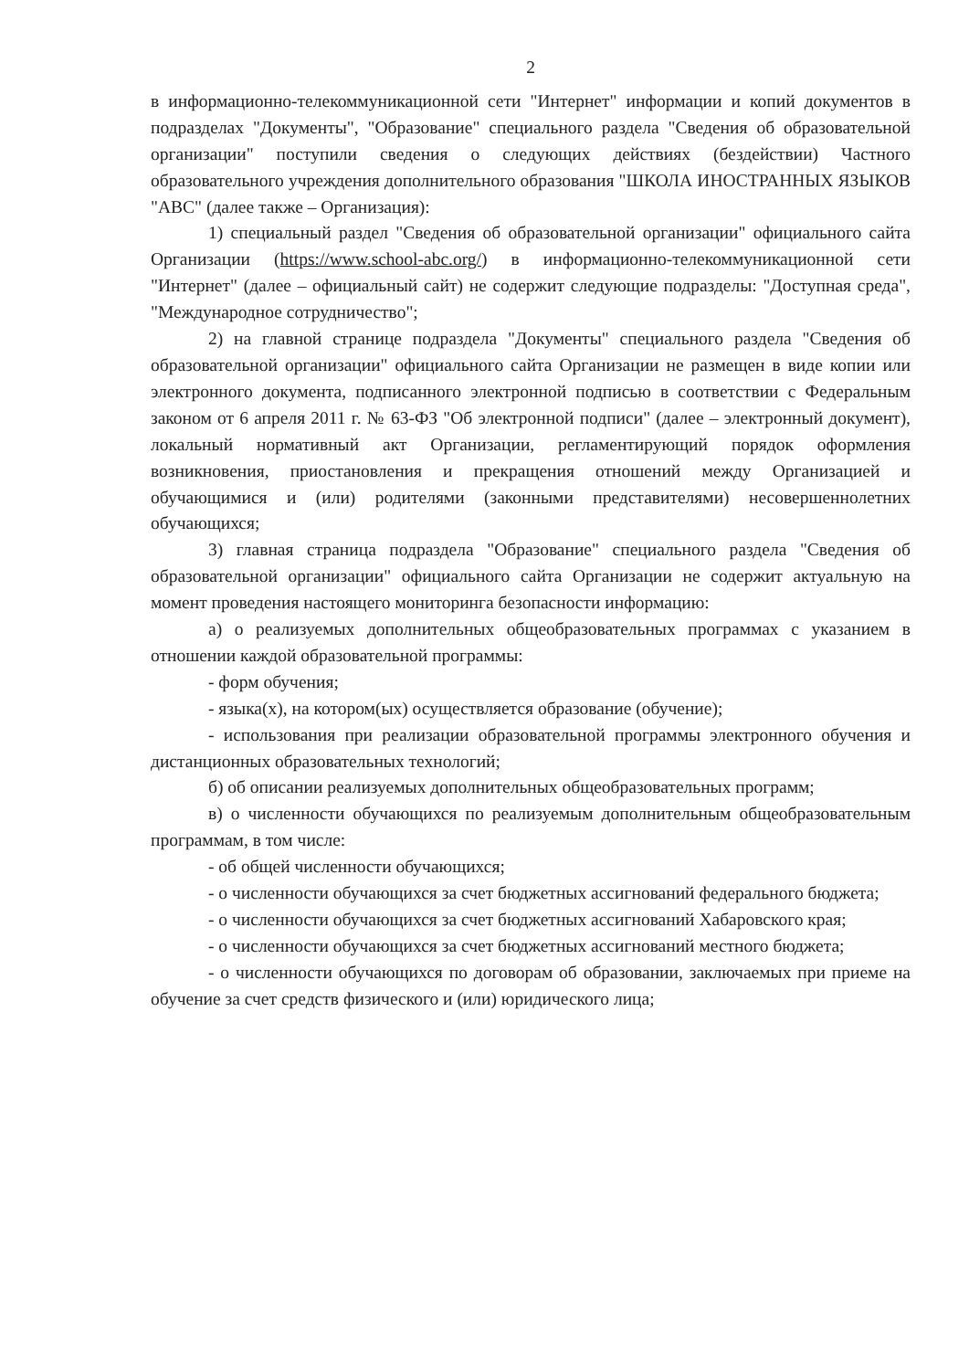2
в информационно-телекоммуникационной сети "Интернет" информации и копий документов в подразделах "Документы", "Образование" специального раздела "Сведения об образовательной организации" поступили сведения о следующих действиях (бездействии) Частного образовательного учреждения дополнительного образования "ШКОЛА ИНОСТРАННЫХ ЯЗЫКОВ "АВС" (далее также – Организация):
1) специальный раздел "Сведения об образовательной организации" официального сайта Организации (https://www.school-abc.org/) в информационно-телекоммуникационной сети "Интернет" (далее – официальный сайт) не содержит следующие подразделы: "Доступная среда", "Международное сотрудничество";
2) на главной странице подраздела "Документы" специального раздела "Сведения об образовательной организации" официального сайта Организации не размещен в виде копии или электронного документа, подписанного электронной подписью в соответствии с Федеральным законом от 6 апреля 2011 г. № 63-ФЗ "Об электронной подписи" (далее – электронный документ), локальный нормативный акт Организации, регламентирующий порядок оформления возникновения, приостановления и прекращения отношений между Организацией и обучающимися и (или) родителями (законными представителями) несовершеннолетних обучающихся;
3) главная страница подраздела "Образование" специального раздела "Сведения об образовательной организации" официального сайта Организации не содержит актуальную на момент проведения настоящего мониторинга безопасности информацию:
а) о реализуемых дополнительных общеобразовательных программах с указанием в отношении каждой образовательной программы:
- форм обучения;
- языка(х), на котором(ых) осуществляется образование (обучение);
- использования при реализации образовательной программы электронного обучения и дистанционных образовательных технологий;
б) об описании реализуемых дополнительных общеобразовательных программ;
в) о численности обучающихся по реализуемым дополнительным общеобразовательным программам, в том числе:
- об общей численности обучающихся;
- о численности обучающихся за счет бюджетных ассигнований федерального бюджета;
- о численности обучающихся за счет бюджетных ассигнований Хабаровского края;
- о численности обучающихся за счет бюджетных ассигнований местного бюджета;
- о численности обучающихся по договорам об образовании, заключаемых при приеме на обучение за счет средств физического и (или) юридического лица;